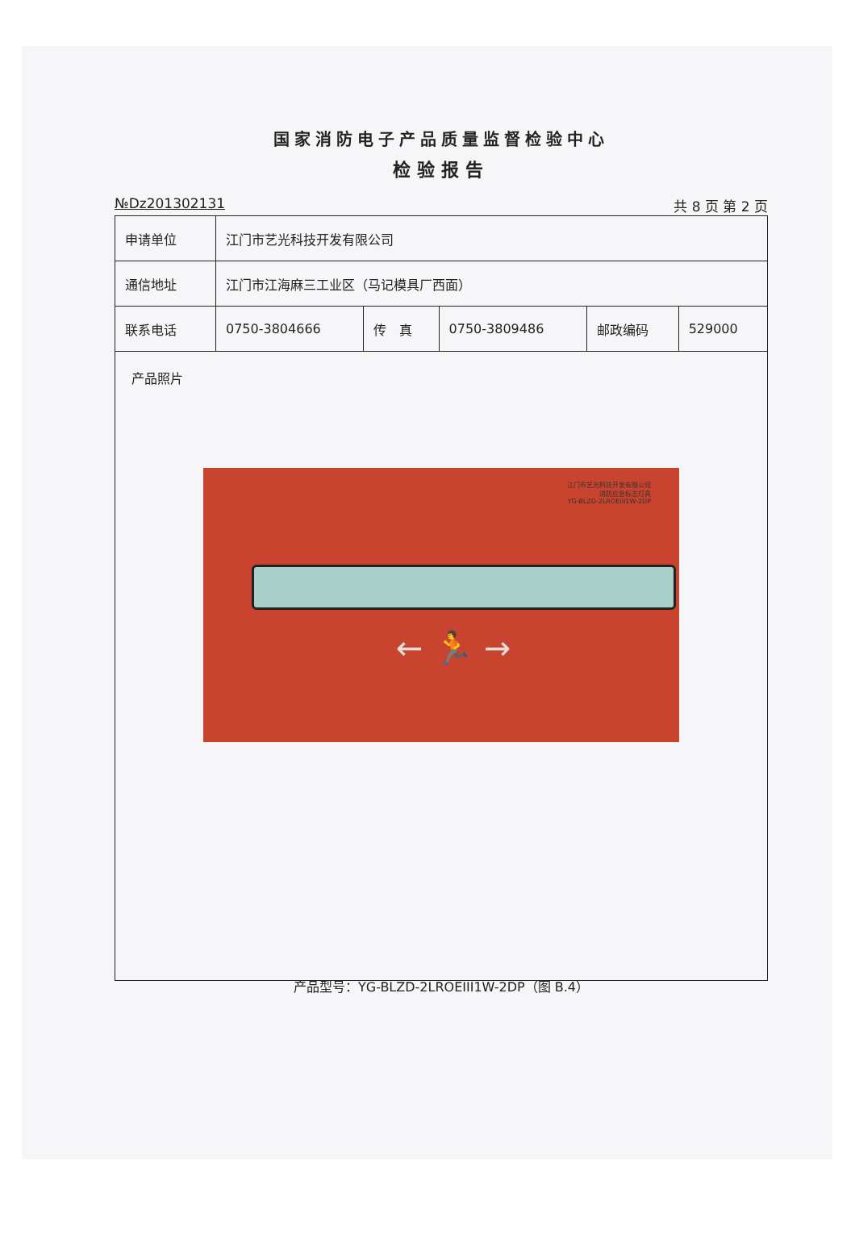国家消防电子产品质量监督检验中心
检验报告
№Dz201302131 共 8 页 第 2 页
| 申请单位 | 江门市艺光科技开发有限公司 | | | | |
| 通信地址 | 江门市江海麻三工业区（马记模具厂西面） | | | | |
| 联系电话 | 0750-3804666 | 传 真 | 0750-3809486 | 邮政编码 | 529000 |
产品照片
江门市艺光科技开发有限公司
消防应急标志灯具
YG-BLZD-2LROEIII1W-2DP
← 🏃 →
产品型号：YG-BLZD-2LROEIII1W-2DP（图 B.4）